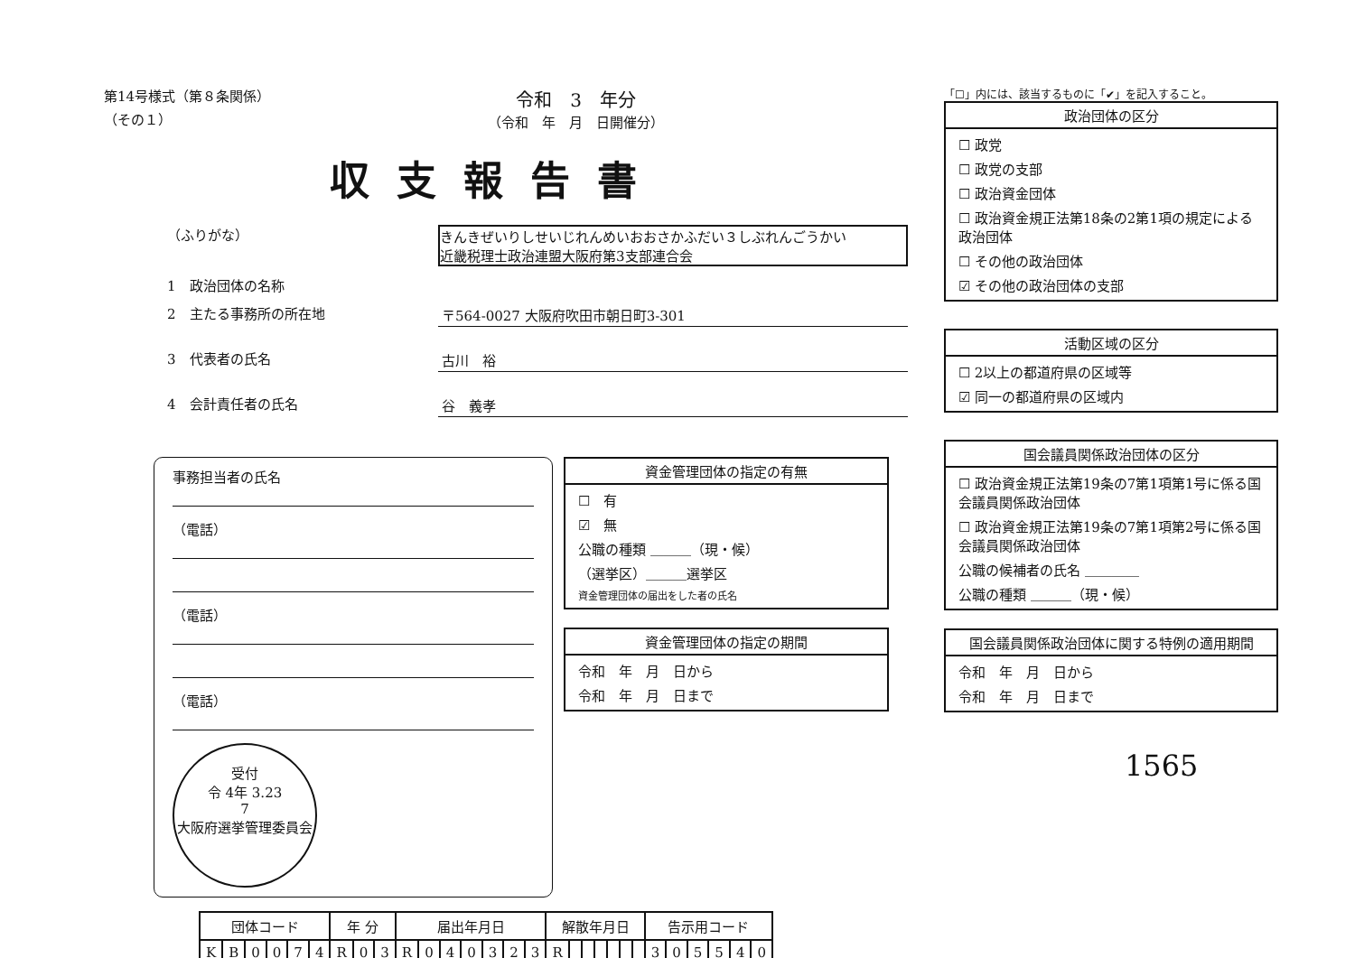第14号様式（第８条関係）
（その１）
令和　3　年分
（令和　年　月　日開催分）
収支報告書
（ふりがな）
きんきぜいりしせいじれんめいおおさかふだい３しぶれんごうかい
近畿税理士政治連盟大阪府第3支部連合会
1　政治団体の名称
2　主たる事務所の所在地
〒564-0027 大阪府吹田市朝日町3-301
3　代表者の氏名
古川　裕
4　会計責任者の氏名
谷　義孝
事務担当者の氏名
（電話）
（電話）
（電話）
受付
令 4年 3.23
7
大阪府選挙管理委員会
資金管理団体の指定の有無
☐　有
☑　無
公職の種類 ＿＿＿（現・候）
（選挙区）＿＿＿選挙区
資金管理団体の届出をした者の氏名
資金管理団体の指定の期間
令和　年　月　日から
令和　年　月　日まで
| 団体コード | | | | | | 年 分 | | | 届出年月日 | | | | | | | 解散年月日 | | | | | | | 告示用コード | | | | | |
| --- | --- | --- | --- | --- | --- | --- | --- | --- | --- | --- | --- | --- | --- | --- | --- | --- | --- | --- | --- | --- | --- | --- | --- | --- | --- | --- | --- | --- |
| K | B | 0 | 0 | 7 | 4 | R | 0 | 3 | R | 0 | 4 | 0 | 3 | 2 | 3 | R | | | | | | | 3 | 0 | 5 | 5 | 4 | 0 |
「☐」内には、該当するものに「✔」を記入すること。
政治団体の区分
☐ 政党
☐ 政党の支部
☐ 政治資金団体
☐ 政治資金規正法第18条の2第1項の規定による政治団体
☐ その他の政治団体
☑ その他の政治団体の支部
活動区域の区分
☐ 2以上の都道府県の区域等
☑ 同一の都道府県の区域内
国会議員関係政治団体の区分
☐ 政治資金規正法第19条の7第1項第1号に係る国会議員関係政治団体
☐ 政治資金規正法第19条の7第1項第2号に係る国会議員関係政治団体
公職の候補者の氏名 ＿＿＿＿
公職の種類 ＿＿＿（現・候）
国会議員関係政治団体に関する特例の適用期間
令和　年　月　日から
令和　年　月　日まで
1565